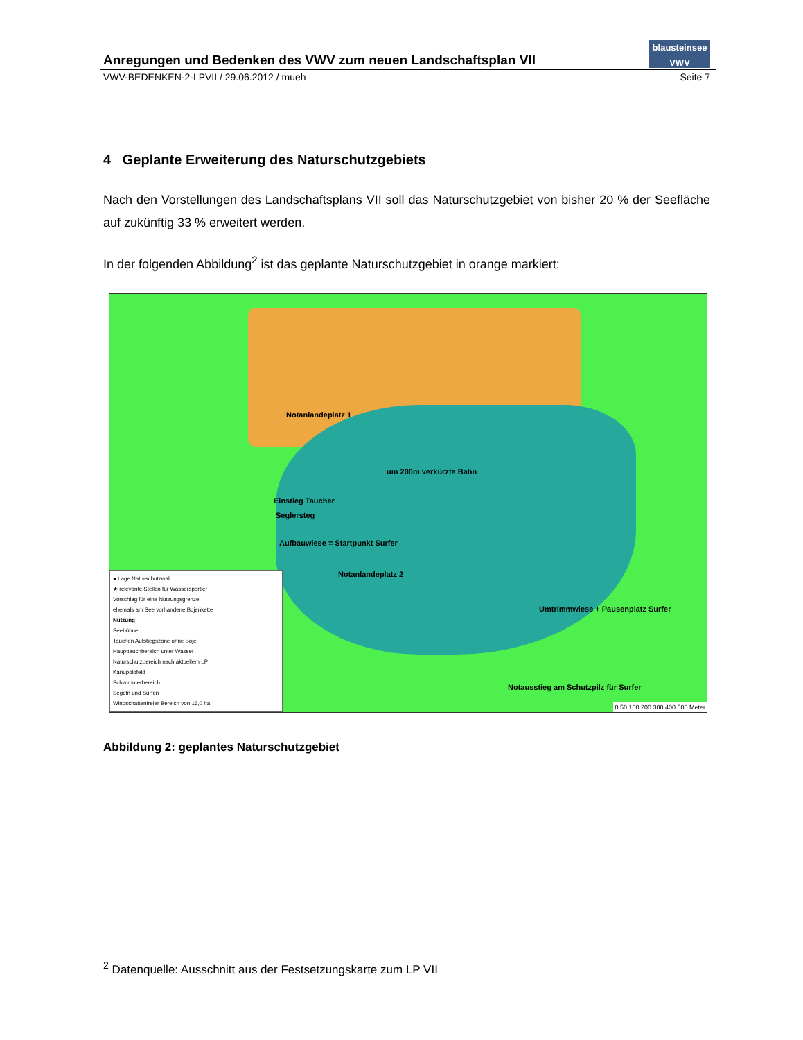Anregungen und Bedenken des VWV zum neuen Landschaftsplan VII
blausteinsee
VWV
VWV-BEDENKEN-2-LPVII / 29.06.2012 / mueh Seite 7
4 Geplante Erweiterung des Naturschutzgebiets
Nach den Vorstellungen des Landschaftsplans VII soll das Naturschutzgebiet von bisher 20 % der Seefläche auf zukünftig 33 % erweitert werden.
In der folgenden Abbildung<sup>2</sup> ist das geplante Naturschutzgebiet in orange markiert:
Notanlandeplatz 1
um 200m verkürzte Bahn
Einstieg Taucher
Seglersteg
Aufbauwiese = Startpunkt Surfer
Notanlandeplatz 2
Umtrimmwiese + Pausenplatz Surfer
Notausstieg am Schutzpilz für Surfer
● Lage Naturschutzwall
★ relevante Stellen für Wassersportler
Vorschlag für eine Nutzungsgrenze
ehemals am See vorhandene Bojenkette
Nutzung
Seebühne
Tauchen Aufstiegszone ohne Boje
Haupttauchbereich unter Wasser
Naturschutzbereich nach aktuellem LP
Kanupolofeld
Schwimmerbereich
Segeln und Surfen
Windschattenfreier Bereich von 16,0 ha
0 50 100 200 300 400 500 Meter
Abbildung 2: geplantes Naturschutzgebiet
<sup>2</sup> Datenquelle: Ausschnitt aus der Festsetzungskarte zum LP VII